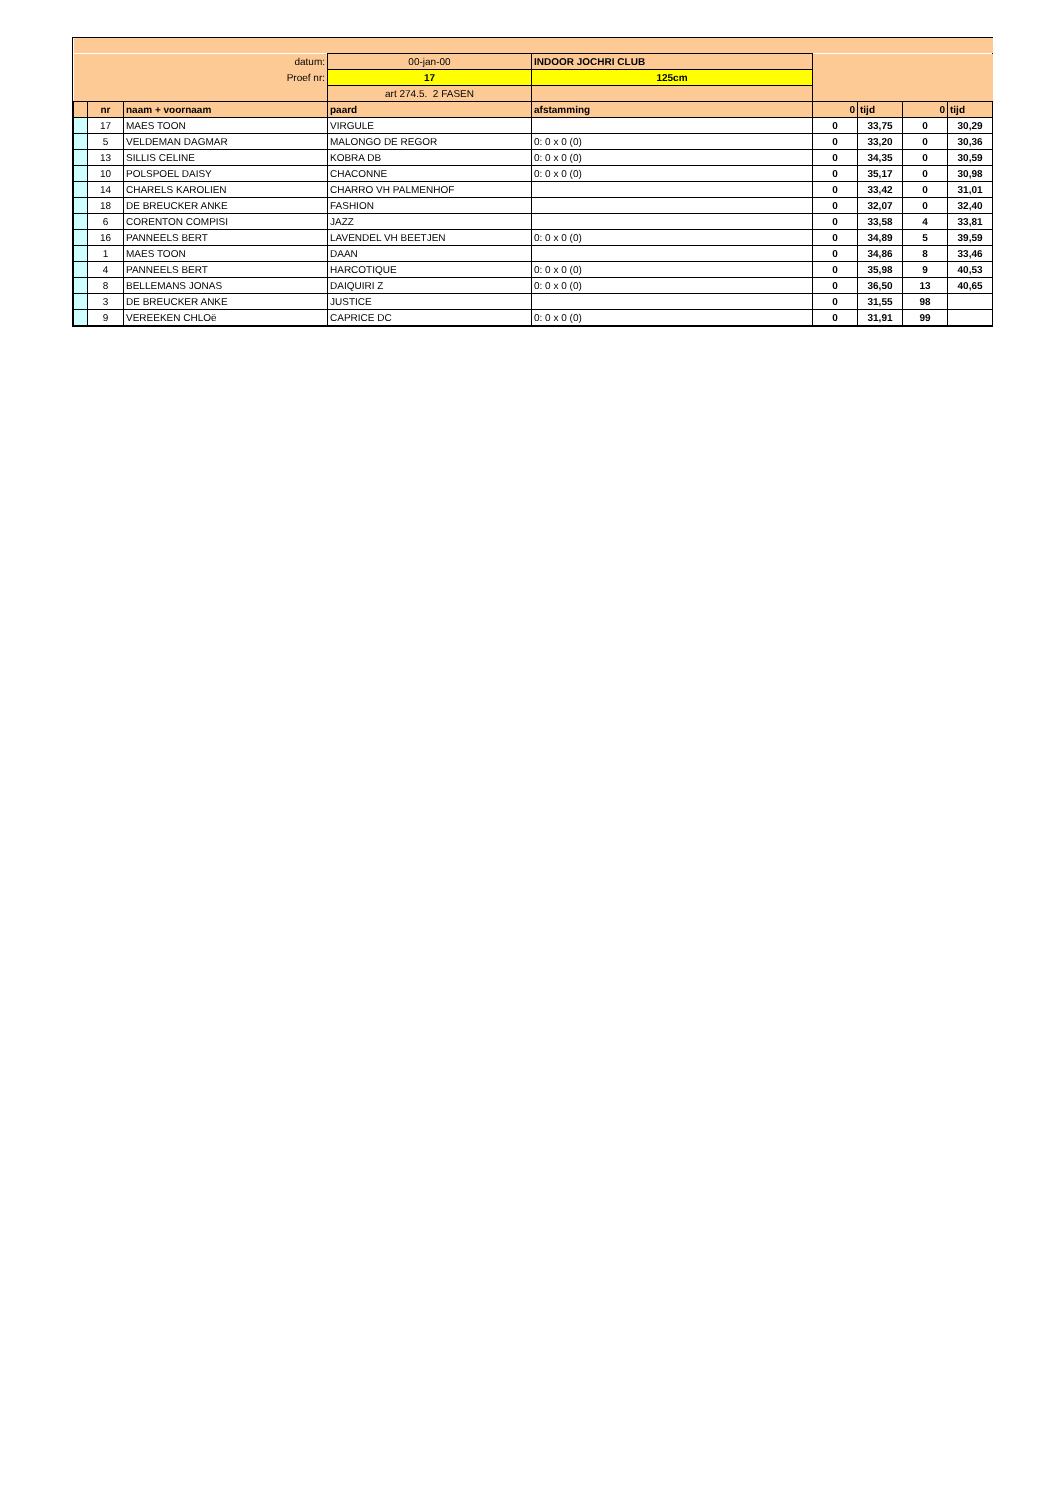| datum: | | | 00-jan-00 | INDOOR JOCHRI CLUB | | | | |
| Proef nr: | | | 17 | 125cm | | | | |
| | | | art 274.5. 2 FASEN | | | | | |
| | nr | naam + voornaam | paard | afstamming | 0 | tijd | 0 | tijd |
| | 17 | MAES TOON | VIRGULE | | 0 | 33,75 | 0 | 30,29 |
| | 5 | VELDEMAN DAGMAR | MALONGO DE REGOR | 0: 0 x 0 (0) | 0 | 33,20 | 0 | 30,36 |
| | 13 | SILLIS CELINE | KOBRA DB | 0: 0 x 0 (0) | 0 | 34,35 | 0 | 30,59 |
| | 10 | POLSPOEL DAISY | CHACONNE | 0: 0 x 0 (0) | 0 | 35,17 | 0 | 30,98 |
| | 14 | CHARELS KAROLIEN | CHARRO VH PALMENHOF | | 0 | 33,42 | 0 | 31,01 |
| | 18 | DE BREUCKER ANKE | FASHION | | 0 | 32,07 | 0 | 32,40 |
| | 6 | CORENTON COMPISI | JAZZ | | 0 | 33,58 | 4 | 33,81 |
| | 16 | PANNEELS BERT | LAVENDEL VH BEETJEN | 0: 0 x 0 (0) | 0 | 34,89 | 5 | 39,59 |
| | 1 | MAES TOON | DAAN | | 0 | 34,86 | 8 | 33,46 |
| | 4 | PANNEELS BERT | HARCOTIQUE | 0: 0 x 0 (0) | 0 | 35,98 | 9 | 40,53 |
| | 8 | BELLEMANS JONAS | DAIQUIRI Z | 0: 0 x 0 (0) | 0 | 36,50 | 13 | 40,65 |
| | 3 | DE BREUCKER ANKE | JUSTICE | | 0 | 31,55 | 98 | |
| | 9 | VEREEKEN CHLOë | CAPRICE DC | 0: 0 x 0 (0) | 0 | 31,91 | 99 | |